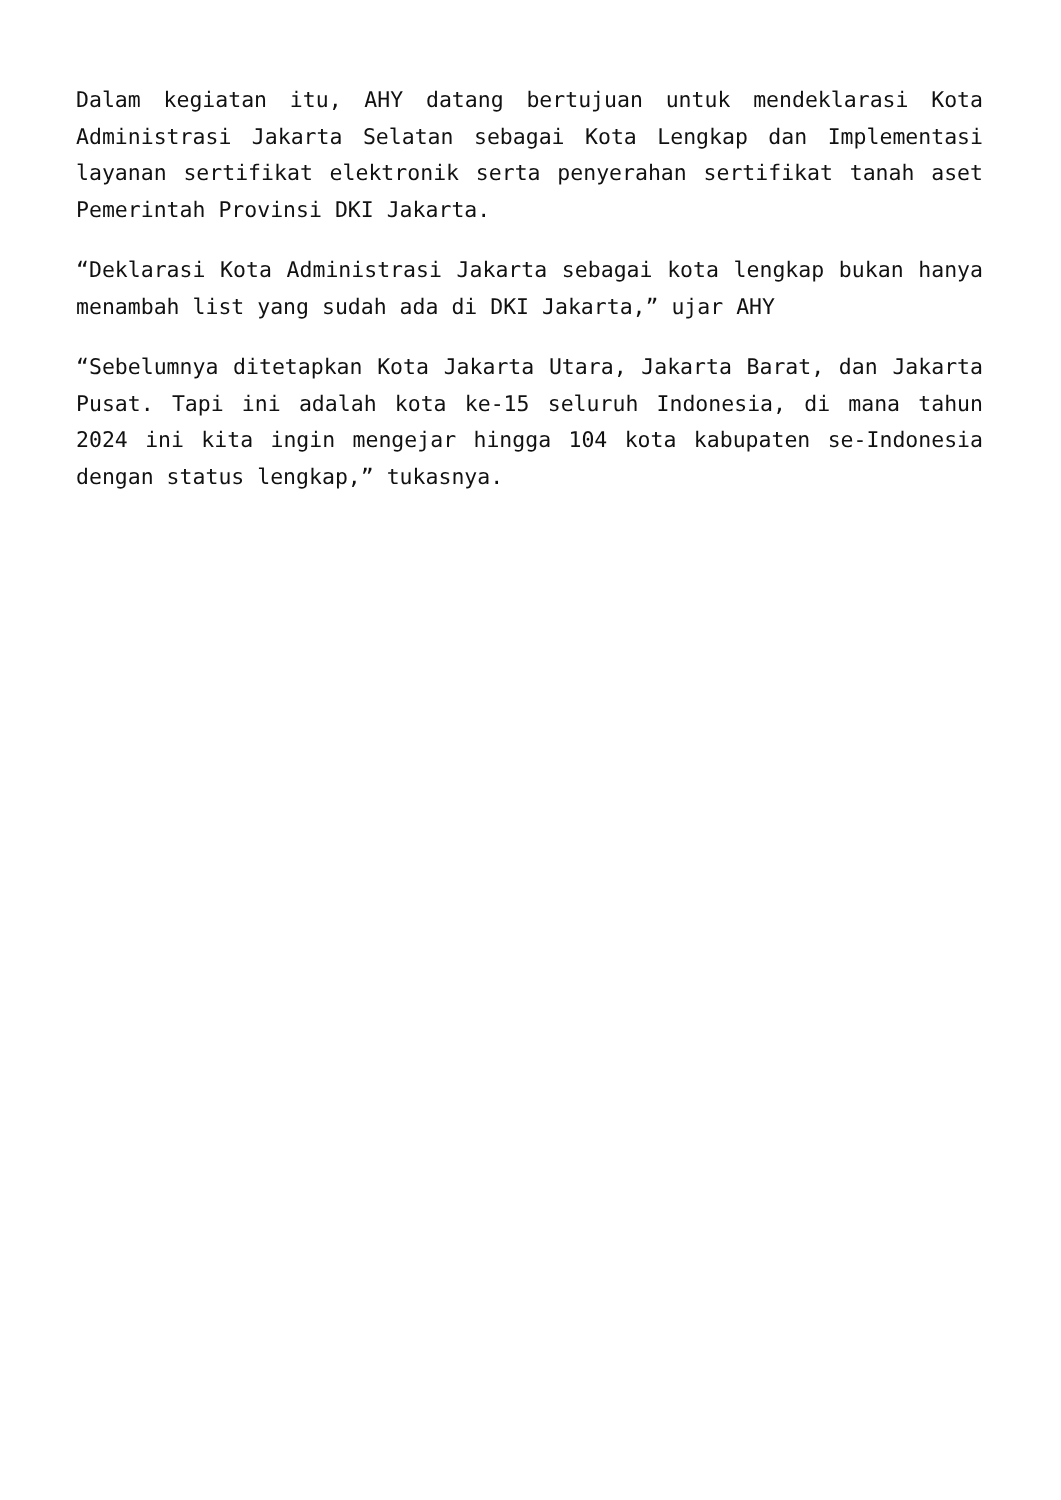Dalam kegiatan itu, AHY datang bertujuan untuk mendeklarasi Kota Administrasi Jakarta Selatan sebagai Kota Lengkap dan Implementasi layanan sertifikat elektronik serta penyerahan sertifikat tanah aset Pemerintah Provinsi DKI Jakarta.
“Deklarasi Kota Administrasi Jakarta sebagai kota lengkap bukan hanya menambah list yang sudah ada di DKI Jakarta,” ujar AHY
“Sebelumnya ditetapkan Kota Jakarta Utara, Jakarta Barat, dan Jakarta Pusat. Tapi ini adalah kota ke-15 seluruh Indonesia, di mana tahun 2024 ini kita ingin mengejar hingga 104 kota kabupaten se-Indonesia dengan status lengkap,” tukasnya.